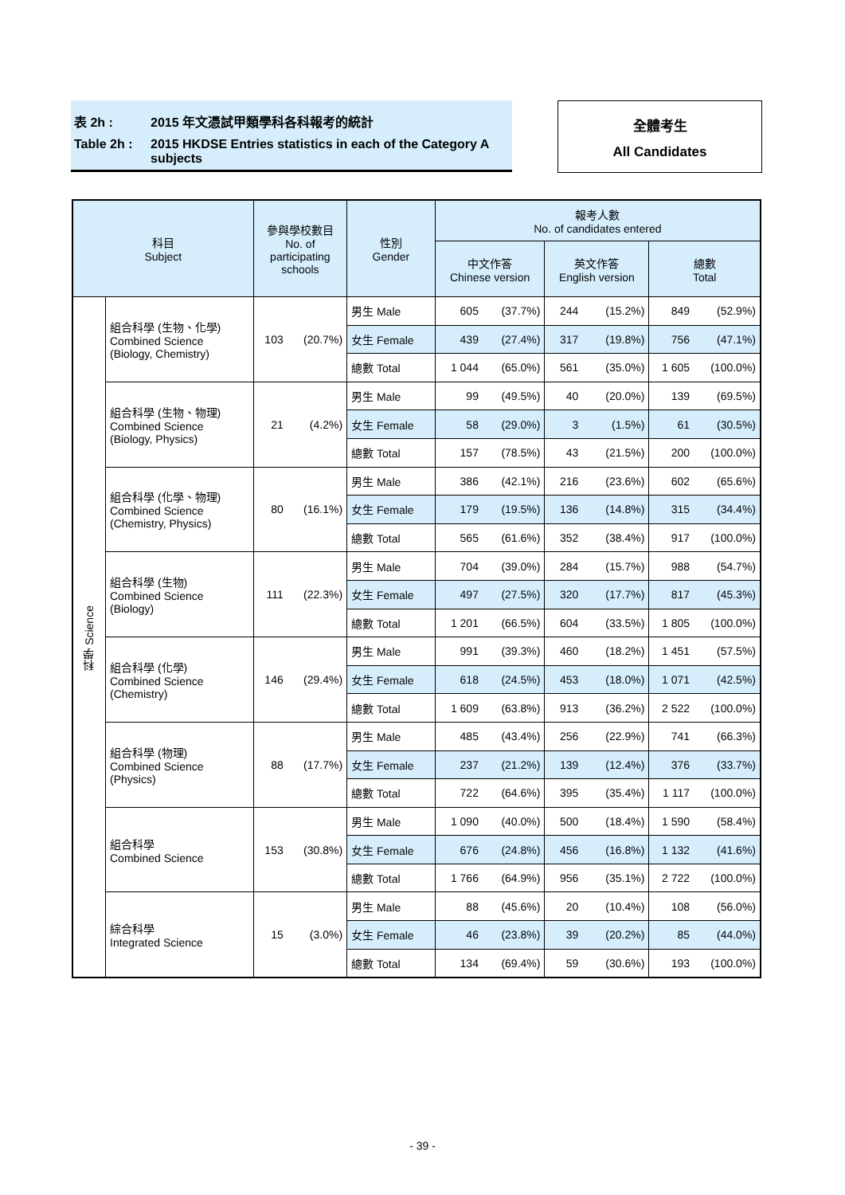表 2h : 2015 年文憑試甲類學科各科報考的統計
Table 2h : 2015 HKDSE Entries statistics in each of the Category A subjects
全體考生
All Candidates
| 科目 Subject | | 參與學校數目 No. of participating schools | | 性別 Gender | 報考人數 No. of candidates entered | | | | | |
| --- | --- | --- | --- | --- | --- | --- | --- | --- | --- | --- |
| | | | | | 中文作答 Chinese version | | 英文作答 English version | | 總數 Total | |
| 科學 Science | 組合科學 (生物、化學) Combined Science (Biology, Chemistry) | 103 | (20.7%) | 男生 Male | 605 | (37.7%) | 244 | (15.2%) | 849 | (52.9%) |
| | | | | 女生 Female | 439 | (27.4%) | 317 | (19.8%) | 756 | (47.1%) |
| | | | | 總數 Total | 1 044 | (65.0%) | 561 | (35.0%) | 1 605 | (100.0%) |
| | 組合科學 (生物、物理) Combined Science (Biology, Physics) | 21 | (4.2%) | 男生 Male | 99 | (49.5%) | 40 | (20.0%) | 139 | (69.5%) |
| | | | | 女生 Female | 58 | (29.0%) | 3 | (1.5%) | 61 | (30.5%) |
| | | | | 總數 Total | 157 | (78.5%) | 43 | (21.5%) | 200 | (100.0%) |
| | 組合科學 (化學、物理) Combined Science (Chemistry, Physics) | 80 | (16.1%) | 男生 Male | 386 | (42.1%) | 216 | (23.6%) | 602 | (65.6%) |
| | | | | 女生 Female | 179 | (19.5%) | 136 | (14.8%) | 315 | (34.4%) |
| | | | | 總數 Total | 565 | (61.6%) | 352 | (38.4%) | 917 | (100.0%) |
| | 組合科學 (生物) Combined Science (Biology) | 111 | (22.3%) | 男生 Male | 704 | (39.0%) | 284 | (15.7%) | 988 | (54.7%) |
| | | | | 女生 Female | 497 | (27.5%) | 320 | (17.7%) | 817 | (45.3%) |
| | | | | 總數 Total | 1 201 | (66.5%) | 604 | (33.5%) | 1 805 | (100.0%) |
| | 組合科學 (化學) Combined Science (Chemistry) | 146 | (29.4%) | 男生 Male | 991 | (39.3%) | 460 | (18.2%) | 1 451 | (57.5%) |
| | | | | 女生 Female | 618 | (24.5%) | 453 | (18.0%) | 1 071 | (42.5%) |
| | | | | 總數 Total | 1 609 | (63.8%) | 913 | (36.2%) | 2 522 | (100.0%) |
| | 組合科學 (物理) Combined Science (Physics) | 88 | (17.7%) | 男生 Male | 485 | (43.4%) | 256 | (22.9%) | 741 | (66.3%) |
| | | | | 女生 Female | 237 | (21.2%) | 139 | (12.4%) | 376 | (33.7%) |
| | | | | 總數 Total | 722 | (64.6%) | 395 | (35.4%) | 1 117 | (100.0%) |
| | 組合科學 Combined Science | 153 | (30.8%) | 男生 Male | 1 090 | (40.0%) | 500 | (18.4%) | 1 590 | (58.4%) |
| | | | | 女生 Female | 676 | (24.8%) | 456 | (16.8%) | 1 132 | (41.6%) |
| | | | | 總數 Total | 1 766 | (64.9%) | 956 | (35.1%) | 2 722 | (100.0%) |
| | 綜合科學 Integrated Science | 15 | (3.0%) | 男生 Male | 88 | (45.6%) | 20 | (10.4%) | 108 | (56.0%) |
| | | | | 女生 Female | 46 | (23.8%) | 39 | (20.2%) | 85 | (44.0%) |
| | | | | 總數 Total | 134 | (69.4%) | 59 | (30.6%) | 193 | (100.0%) |
- 39 -